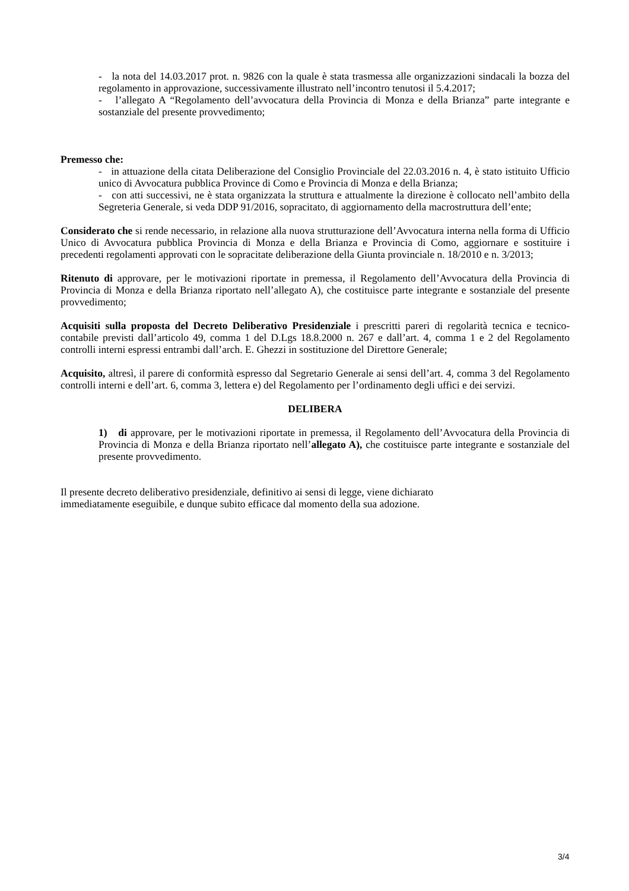- la nota del 14.03.2017 prot. n. 9826 con la quale è stata trasmessa alle organizzazioni sindacali la bozza del regolamento in approvazione, successivamente illustrato nell’incontro tenutosi il 5.4.2017;
- l’allegato A “Regolamento dell’avvocatura della Provincia di Monza e della Brianza” parte integrante e sostanziale del presente provvedimento;
Premesso che:
- in attuazione della citata Deliberazione del Consiglio Provinciale del 22.03.2016 n. 4, è stato istituito Ufficio unico di Avvocatura pubblica Province di Como e Provincia di Monza e della Brianza;
- con atti successivi, ne è stata organizzata la struttura e attualmente la direzione è collocato nell’ambito della Segreteria Generale, si veda DDP 91/2016, sopracitato, di aggiornamento della macrostruttura dell’ente;
Considerato che si rende necessario, in relazione alla nuova strutturazione dell’Avvocatura interna nella forma di Ufficio Unico di Avvocatura pubblica Provincia di Monza e della Brianza e Provincia di Como, aggiornare e sostituire i precedenti regolamenti approvati con le sopracitate deliberazione della Giunta provinciale n. 18/2010 e n. 3/2013;
Ritenuto di approvare, per le motivazioni riportate in premessa, il Regolamento dell’Avvocatura della Provincia di Provincia di Monza e della Brianza riportato nell’allegato A), che costituisce parte integrante e sostanziale del presente provvedimento;
Acquisiti sulla proposta del Decreto Deliberativo Presidenziale i prescritti pareri di regolarità tecnica e tecnico-contabile previsti dall’articolo 49, comma 1 del D.Lgs 18.8.2000 n. 267 e dall’art. 4, comma 1 e 2 del Regolamento controlli interni espressi entrambi dall’arch. E. Ghezzi in sostituzione del Direttore Generale;
Acquisito, altresì, il parere di conformità espresso dal Segretario Generale ai sensi dell’art. 4, comma 3 del Regolamento controlli interni e dell’art. 6, comma 3, lettera e) del Regolamento per l’ordinamento degli uffici e dei servizi.
DELIBERA
1) di approvare, per le motivazioni riportate in premessa, il Regolamento dell’Avvocatura della Provincia di Provincia di Monza e della Brianza riportato nell’allegato A), che costituisce parte integrante e sostanziale del presente provvedimento.
Il presente decreto deliberativo presidenziale, definitivo ai sensi di legge, viene dichiarato
immediatamente eseguibile, e dunque subito efficace dal momento della sua adozione.
3/4